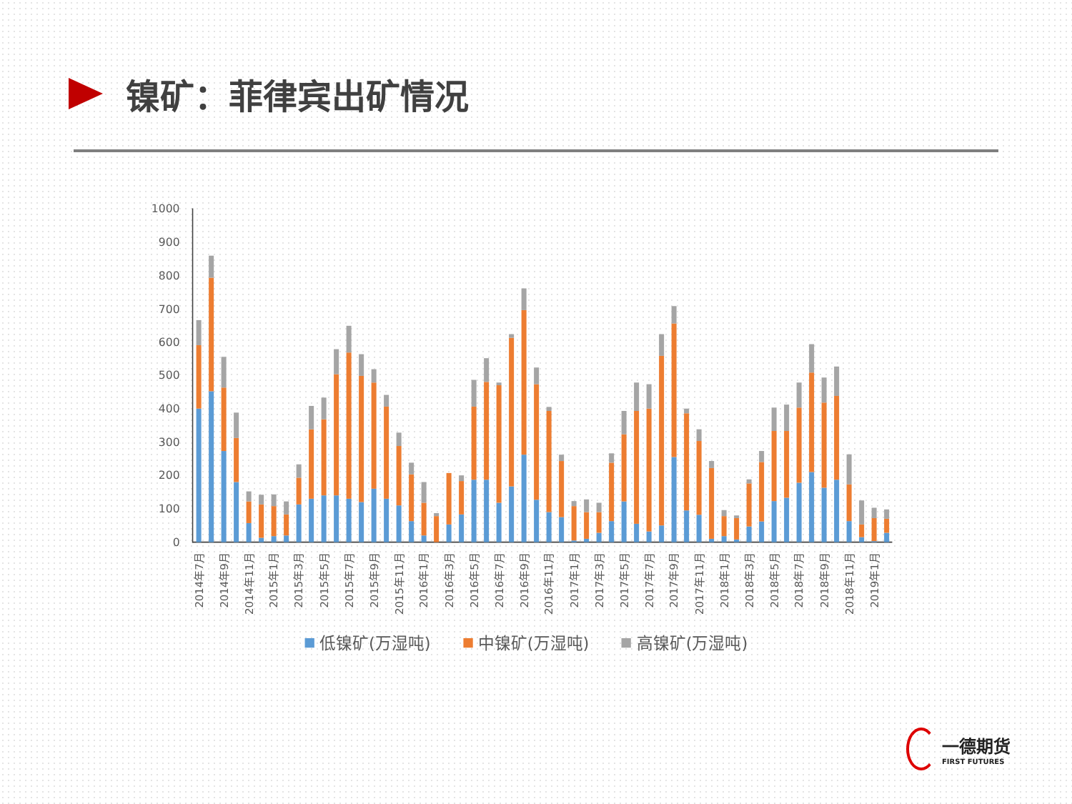镍矿：菲律宾出矿情况
0
100
200
300
400
500
600
700
800
900
1000
2014年7月
2014年9月
2014年11月
2015年1月
2015年3月
2015年5月
2015年7月
2015年9月
2015年11月
2016年1月
2016年3月
2016年5月
2016年7月
2016年9月
2016年11月
2017年1月
2017年3月
2017年5月
2017年7月
2017年9月
2017年11月
2018年1月
2018年3月
2018年5月
2018年7月
2018年9月
2018年11月
2019年1月
低镍矿(万湿吨)
中镍矿(万湿吨)
高镍矿(万湿吨)
一德期货
FIRST FUTURES